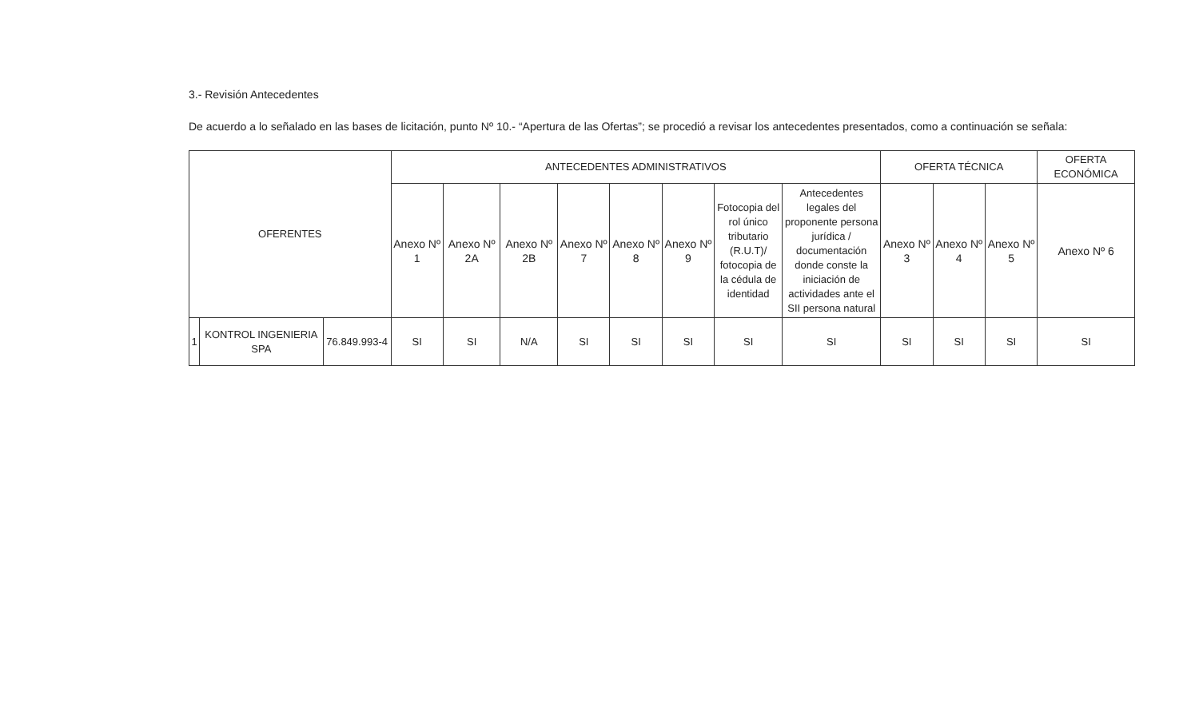3.- Revisión Antecedentes
De acuerdo a lo señalado en las bases de licitación, punto Nº 10.- “Apertura de las Ofertas”; se procedió a revisar los antecedentes presentados, como a continuación se señala:
| OFERENTES | | | ANTECEDENTES ADMINISTRATIVOS | | | | | | | | OFERTA TÉCNICA | | | OFERTA ECONÓMICA |
| --- | --- | --- | --- | --- | --- | --- | --- | --- | --- | --- | --- | --- | --- | --- |
| | | | Anexo Nº 1 | Anexo Nº 2A | Anexo Nº 2B | Anexo Nº 7 | Anexo Nº 8 | Anexo Nº 9 | Fotocopia del rol único tributario (R.U.T)/ fotocopia de la cédula de identidad | Antecedentes legales del proponente persona jurídica / documentación donde conste la iniciación de actividades ante el SII persona natural | Anexo Nº 3 | Anexo Nº 4 | Anexo Nº 5 | Anexo Nº 6 |
| 1 | KONTROL INGENIERIA SPA | 76.849.993-4 | SI | SI | N/A | SI | SI | SI | SI | SI | SI | SI | SI | SI |